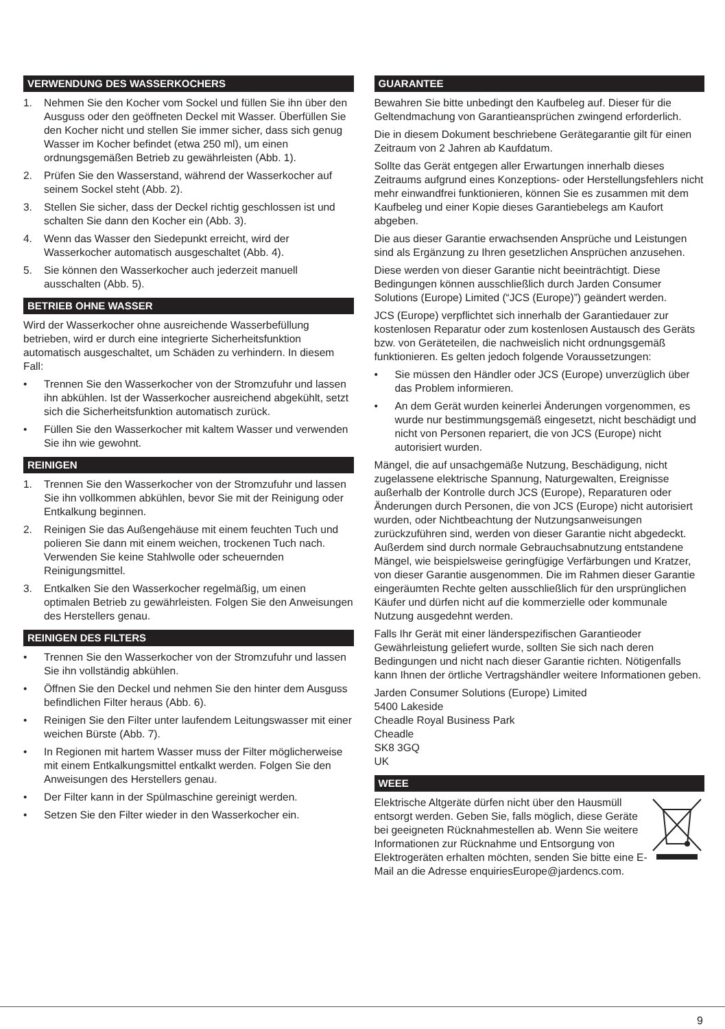VERWENDUNG DES WASSERKOCHERS
1. Nehmen Sie den Kocher vom Sockel und füllen Sie ihn über den Ausguss oder den geöffneten Deckel mit Wasser. Überfüllen Sie den Kocher nicht und stellen Sie immer sicher, dass sich genug Wasser im Kocher befindet (etwa 250 ml), um einen ordnungsgemäßen Betrieb zu gewährleisten (Abb. 1).
2. Prüfen Sie den Wasserstand, während der Wasserkocher auf seinem Sockel steht (Abb. 2).
3. Stellen Sie sicher, dass der Deckel richtig geschlossen ist und schalten Sie dann den Kocher ein (Abb. 3).
4. Wenn das Wasser den Siedepunkt erreicht, wird der Wasserkocher automatisch ausgeschaltet (Abb. 4).
5. Sie können den Wasserkocher auch jederzeit manuell ausschalten (Abb. 5).
BETRIEB OHNE WASSER
Wird der Wasserkocher ohne ausreichende Wasserbefüllung betrieben, wird er durch eine integrierte Sicherheitsfunktion automatisch ausgeschaltet, um Schäden zu verhindern. In diesem Fall:
• Trennen Sie den Wasserkocher von der Stromzufuhr und lassen ihn abkühlen. Ist der Wasserkocher ausreichend abgekühlt, setzt sich die Sicherheitsfunktion automatisch zurück.
• Füllen Sie den Wasserkocher mit kaltem Wasser und verwenden Sie ihn wie gewohnt.
REINIGEN
1. Trennen Sie den Wasserkocher von der Stromzufuhr und lassen Sie ihn vollkommen abkühlen, bevor Sie mit der Reinigung oder Entkalkung beginnen.
2. Reinigen Sie das Außengehäuse mit einem feuchten Tuch und polieren Sie dann mit einem weichen, trockenen Tuch nach. Verwenden Sie keine Stahlwolle oder scheuernden Reinigungsmittel.
3. Entkalken Sie den Wasserkocher regelmäßig, um einen optimalen Betrieb zu gewährleisten. Folgen Sie den Anweisungen des Herstellers genau.
REINIGEN DES FILTERS
• Trennen Sie den Wasserkocher von der Stromzufuhr und lassen Sie ihn vollständig abkühlen.
• Öffnen Sie den Deckel und nehmen Sie den hinter dem Ausguss befindlichen Filter heraus (Abb. 6).
• Reinigen Sie den Filter unter laufendem Leitungswasser mit einer weichen Bürste (Abb. 7).
• In Regionen mit hartem Wasser muss der Filter möglicherweise mit einem Entkalkungsmittel entkalkt werden. Folgen Sie den Anweisungen des Herstellers genau.
• Der Filter kann in der Spülmaschine gereinigt werden.
• Setzen Sie den Filter wieder in den Wasserkocher ein.
GUARANTEE
Bewahren Sie bitte unbedingt den Kaufbeleg auf. Dieser für die Geltendmachung von Garantieansprüchen zwingend erforderlich.
Die in diesem Dokument beschriebene Gerätegarantie gilt für einen Zeitraum von 2 Jahren ab Kaufdatum.
Sollte das Gerät entgegen aller Erwartungen innerhalb dieses Zeitraums aufgrund eines Konzeptions- oder Herstellungsfehlers nicht mehr einwandfrei funktionieren, können Sie es zusammen mit dem Kaufbeleg und einer Kopie dieses Garantiebelegs am Kaufort abgeben.
Die aus dieser Garantie erwachsenden Ansprüche und Leistungen sind als Ergänzung zu Ihren gesetzlichen Ansprüchen anzusehen.
Diese werden von dieser Garantie nicht beeinträchtigt. Diese Bedingungen können ausschließlich durch Jarden Consumer Solutions (Europe) Limited (“JCS (Europe)”) geändert werden.
JCS (Europe) verpflichtet sich innerhalb der Garantiedauer zur kostenlosen Reparatur oder zum kostenlosen Austausch des Geräts bzw. von Geräteteilen, die nachweislich nicht ordnungsgemäß funktionieren. Es gelten jedoch folgende Voraussetzungen:
• Sie müssen den Händler oder JCS (Europe) unverzüglich über das Problem informieren.
• An dem Gerät wurden keinerlei Änderungen vorgenommen, es wurde nur bestimmungsgemäß eingesetzt, nicht beschädigt und nicht von Personen repariert, die von JCS (Europe) nicht autorisiert wurden.
Mängel, die auf unsachgemäße Nutzung, Beschädigung, nicht zugelassene elektrische Spannung, Naturgewalten, Ereignisse außerhalb der Kontrolle durch JCS (Europe), Reparaturen oder Änderungen durch Personen, die von JCS (Europe) nicht autorisiert wurden, oder Nichtbeachtung der Nutzungsanweisungen zurückzuführen sind, werden von dieser Garantie nicht abgedeckt. Außerdem sind durch normale Gebrauchsabnutzung entstandene Mängel, wie beispielsweise geringfügige Verfärbungen und Kratzer, von dieser Garantie ausgenommen. Die im Rahmen dieser Garantie eingeräumten Rechte gelten ausschließlich für den ursprünglichen Käufer und dürfen nicht auf die kommerzielle oder kommunale Nutzung ausgedehnt werden.
Falls Ihr Gerät mit einer länderspezifischen Garantieoder Gewährleistung geliefert wurde, sollten Sie sich nach deren Bedingungen und nicht nach dieser Garantie richten. Nötigenfalls kann Ihnen der örtliche Vertragshändler weitere Informationen geben.
Jarden Consumer Solutions (Europe) Limited
5400 Lakeside
Cheadle Royal Business Park
Cheadle
SK8 3GQ
UK
WEEE
Elektrische Altgeräte dürfen nicht über den Hausmüll entsorgt werden. Geben Sie, falls möglich, diese Geräte bei geeigneten Rücknahmestellen ab. Wenn Sie weitere Informationen zur Rücknahme und Entsorgung von Elektrogeräten erhalten möchten, senden Sie bitte eine E-Mail an die Adresse enquiriesEurope@jardencs.com.
9